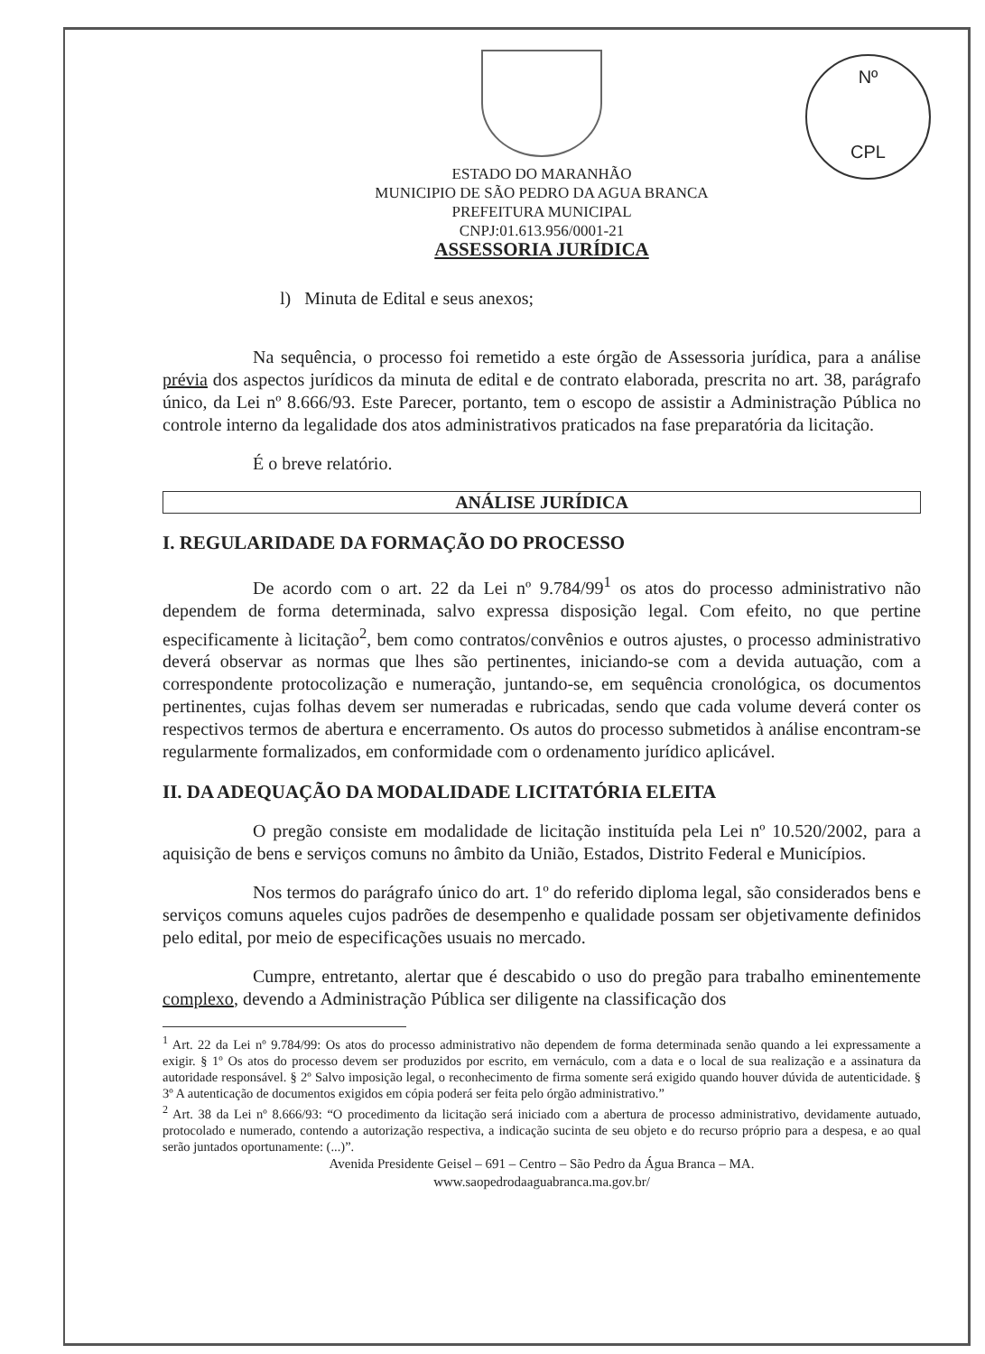Nº
CPL
ESTADO DO MARANHÃO
MUNICIPIO DE SÃO PEDRO DA AGUA BRANCA
PREFEITURA MUNICIPAL
CNPJ:01.613.956/0001-21
ASSESSORIA JURÍDICA
l) Minuta de Edital e seus anexos;
Na sequência, o processo foi remetido a este órgão de Assessoria jurídica, para a análise prévia dos aspectos jurídicos da minuta de edital e de contrato elaborada, prescrita no art. 38, parágrafo único, da Lei nº 8.666/93. Este Parecer, portanto, tem o escopo de assistir a Administração Pública no controle interno da legalidade dos atos administrativos praticados na fase preparatória da licitação.
É o breve relatório.
ANÁLISE JURÍDICA
I. REGULARIDADE DA FORMAÇÃO DO PROCESSO
De acordo com o art. 22 da Lei nº 9.784/99<sup>1</sup> os atos do processo administrativo não dependem de forma determinada, salvo expressa disposição legal. Com efeito, no que pertine especificamente à licitação<sup>2</sup>, bem como contratos/convênios e outros ajustes, o processo administrativo deverá observar as normas que lhes são pertinentes, iniciando-se com a devida autuação, com a correspondente protocolização e numeração, juntando-se, em sequência cronológica, os documentos pertinentes, cujas folhas devem ser numeradas e rubricadas, sendo que cada volume deverá conter os respectivos termos de abertura e encerramento. Os autos do processo submetidos à análise encontram-se regularmente formalizados, em conformidade com o ordenamento jurídico aplicável.
II. DA ADEQUAÇÃO DA MODALIDADE LICITATÓRIA ELEITA
O pregão consiste em modalidade de licitação instituída pela Lei nº 10.520/2002, para a aquisição de bens e serviços comuns no âmbito da União, Estados, Distrito Federal e Municípios.
Nos termos do parágrafo único do art. 1º do referido diploma legal, são considerados bens e serviços comuns aqueles cujos padrões de desempenho e qualidade possam ser objetivamente definidos pelo edital, por meio de especificações usuais no mercado.
Cumpre, entretanto, alertar que é descabido o uso do pregão para trabalho eminentemente complexo, devendo a Administração Pública ser diligente na classificação dos
<sup>1</sup> Art. 22 da Lei nº 9.784/99: Os atos do processo administrativo não dependem de forma determinada senão quando a lei expressamente a exigir. § 1º Os atos do processo devem ser produzidos por escrito, em vernáculo, com a data e o local de sua realização e a assinatura da autoridade responsável. § 2º Salvo imposição legal, o reconhecimento de firma somente será exigido quando houver dúvida de autenticidade. § 3º A autenticação de documentos exigidos em cópia poderá ser feita pelo órgão administrativo.”
<sup>2</sup> Art. 38 da Lei nº 8.666/93: “O procedimento da licitação será iniciado com a abertura de processo administrativo, devidamente autuado, protocolado e numerado, contendo a autorização respectiva, a indicação sucinta de seu objeto e do recurso próprio para a despesa, e ao qual serão juntados oportunamente: (...)”.
Avenida Presidente Geisel – 691 – Centro – São Pedro da Água Branca – MA.
www.saopedrodaaguabranca.ma.gov.br/